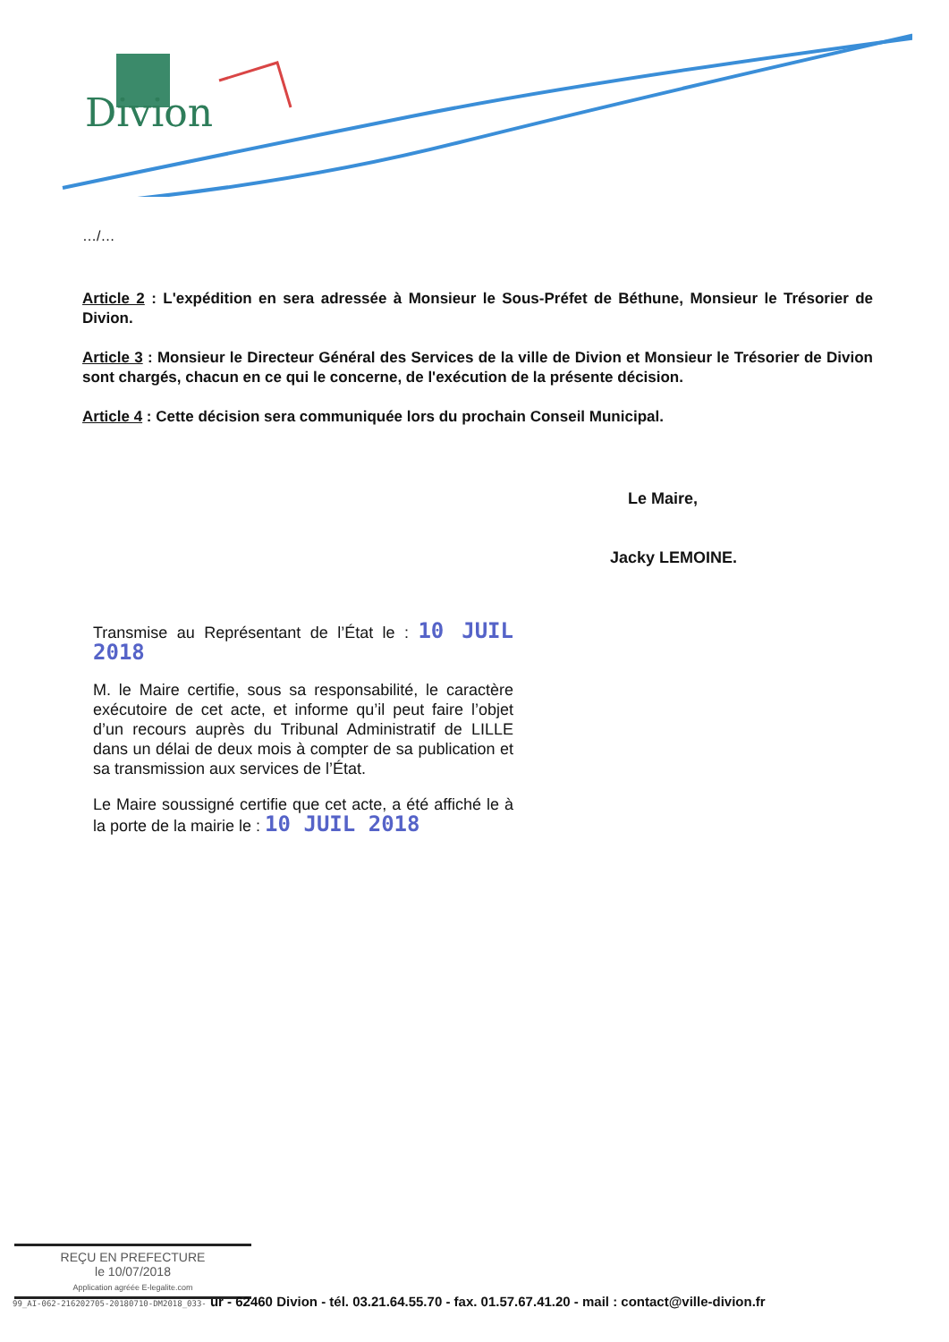Divion
…/…
Article 2 : L'expédition en sera adressée à Monsieur le Sous-Préfet de Béthune, Monsieur le Trésorier de Divion.
Article 3 : Monsieur le Directeur Général des Services de la ville de Divion et Monsieur le Trésorier de Divion sont chargés, chacun en ce qui le concerne, de l'exécution de la présente décision.
Article 4 : Cette décision sera communiquée lors du prochain Conseil Municipal.
Le Maire,
Jacky LEMOINE.
Transmise au Représentant de l’État le : 10 JUIL 2018
M. le Maire certifie, sous sa responsabilité, le caractère exécutoire de cet acte, et informe qu’il peut faire l’objet d’un recours auprès du Tribunal Administratif de LILLE dans un délai de deux mois à compter de sa publication et sa transmission aux services de l’État.
Le Maire soussigné certifie que cet acte, a été affiché le à la porte de la mairie le : 10 JUIL 2018
REÇU EN PREFECTURE
le 10/07/2018
Application agréée E-legalite.com
99_AI-062-216202705-20180710-DM2018_033- ur - 62460 Divion - tél. 03.21.64.55.70 - fax. 01.57.67.41.20 - mail : contact@ville-divion.fr